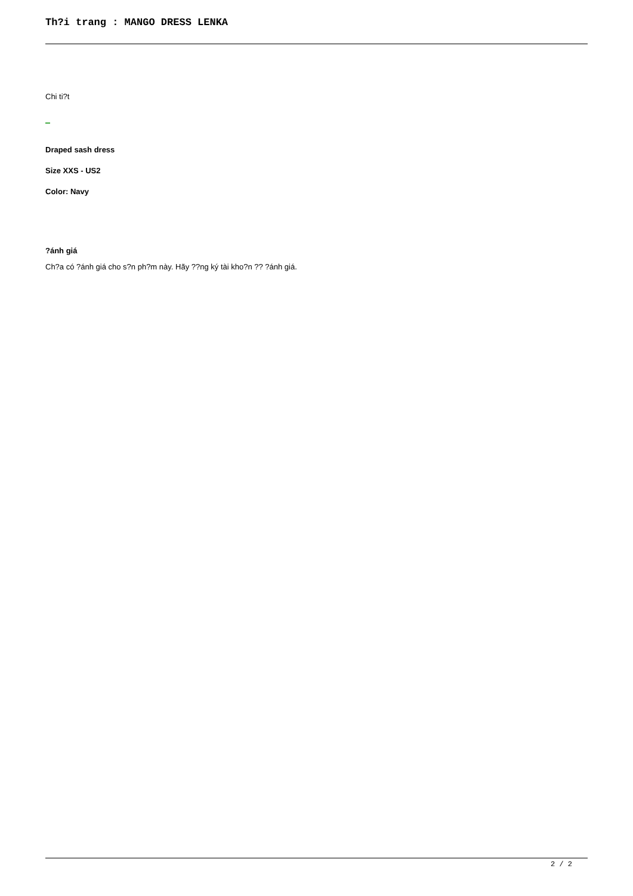Th?i trang : MANGO DRESS LENKA
Chi ti?t
Draped sash dress
Size XXS - US2
Color: Navy
?ánh giá
Ch?a có ?ánh giá cho s?n ph?m này. Hãy ??ng ký tài kho?n ?? ?ánh giá.
2 / 2